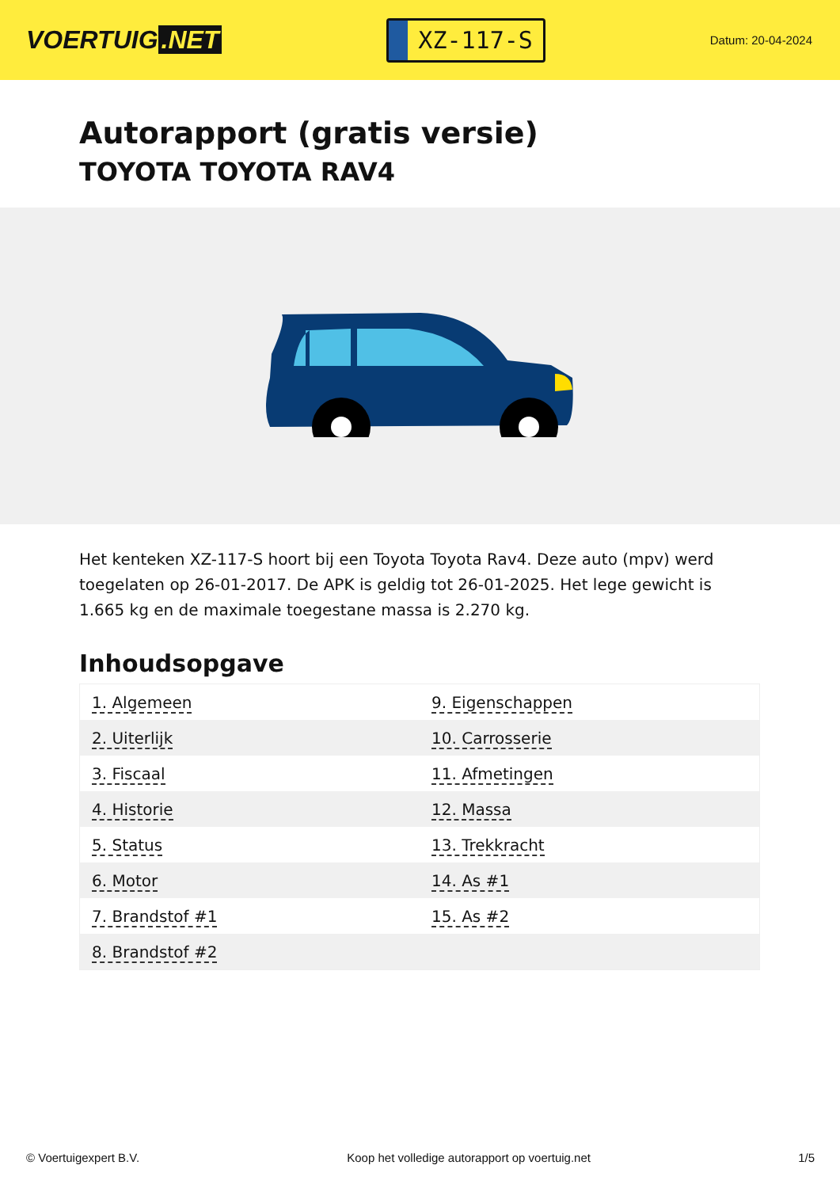VOERTUIG.NET
XZ-117-S
Datum: 20-04-2024
Autorapport (gratis versie)
TOYOTA TOYOTA RAV4
Het kenteken XZ-117-S hoort bij een Toyota Toyota Rav4. Deze auto (mpv) werd toegelaten op 26-01-2017. De APK is geldig tot 26-01-2025. Het lege gewicht is 1.665 kg en de maximale toegestane massa is 2.270 kg.
Inhoudsopgave
| 1. Algemeen | 9. Eigenschappen |
| 2. Uiterlijk | 10. Carrosserie |
| 3. Fiscaal | 11. Afmetingen |
| 4. Historie | 12. Massa |
| 5. Status | 13. Trekkracht |
| 6. Motor | 14. As #1 |
| 7. Brandstof #1 | 15. As #2 |
| 8. Brandstof #2 | |
© Voertuigexpert B.V. Koop het volledige autorapport op voertuig.net 1/5